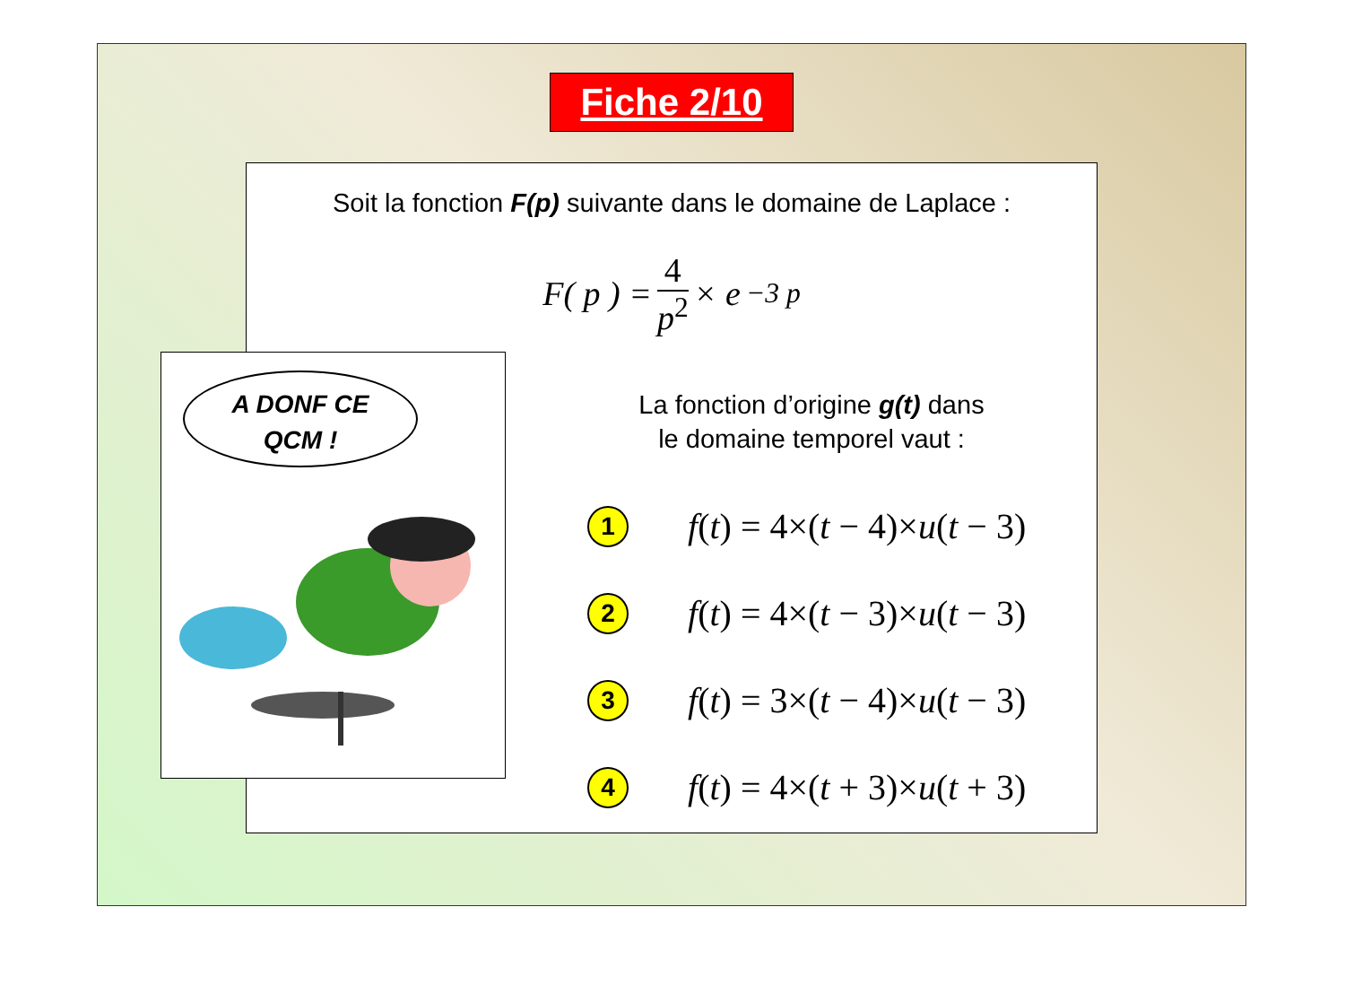Fiche 2/10
Soit la fonction F(p) suivante dans le domaine de Laplace :
F( p ) = 4 p<sup>2</sup> × e<sup>−3 p</sup>
La fonction d’origine g(t) dans
le domaine temporel vaut :
1
f(t) = 4×(t − 4)×u(t − 3)
2
f(t) = 4×(t − 3)×u(t − 3)
3
f(t) = 3×(t − 4)×u(t − 3)
4
f(t) = 4×(t + 3)×u(t + 3)
A DONF CE
QCM !